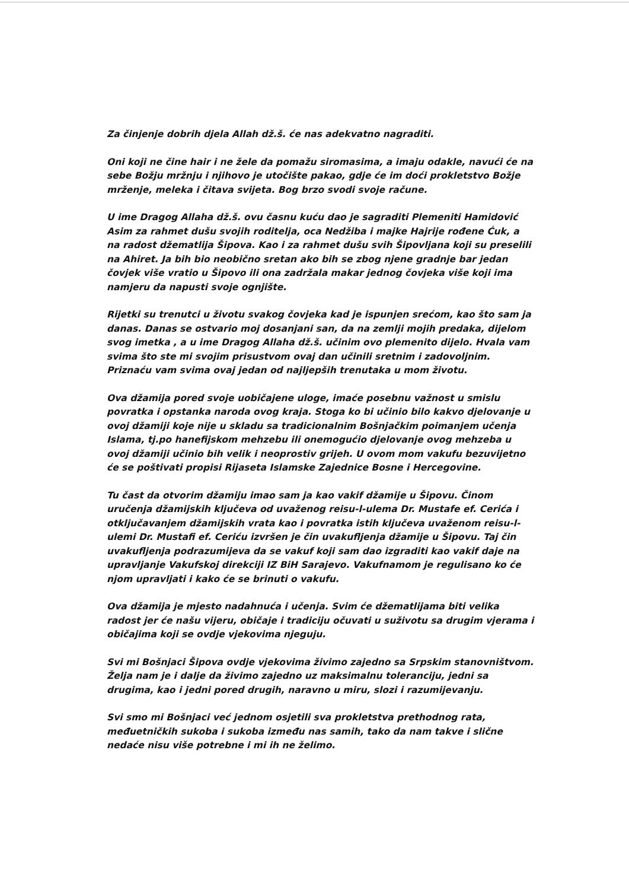Za činjenje dobrih djela Allah dž.š. će nas adekvatno nagraditi.
Oni koji ne čine hair i ne žele da pomažu siromasima, a imaju odakle, navući će na sebe Božju mržnju i njihovo je utočište pakao, gdje će im doći prokletstvo Božje mrženje, meleka i čitava svijeta. Bog brzo svodi svoje račune.
U ime Dragog Allaha dž.š. ovu časnu kuću dao je sagraditi Plemeniti Hamidović Asim za rahmet dušu svojih roditelja, oca Nedžiba i majke Hajrije rođene Ćuk, a na radost džematlija Šipova. Kao i za rahmet dušu svih Šipovljana koji su preselili na Ahiret. Ja bih bio neobično sretan ako bih se zbog njene gradnje bar jedan čovjek više vratio u Šipovo ili ona zadržala makar jednog čovjeka više koji ima namjeru da napusti svoje ognjište.
Rijetki su trenutci u životu svakog čovjeka kad je ispunjen srećom, kao što sam ja danas. Danas se ostvario moj dosanjani san, da na zemlji mojih predaka, dijelom svog imetka , a u ime Dragog Allaha dž.š. učinim ovo plemenito dijelo. Hvala vam svima što ste mi svojim prisustvom ovaj dan učinili sretnim i zadovoljnim. Priznaću vam svima ovaj jedan od najljepših trenutaka u mom životu.
Ova džamija pored svoje uobičajene uloge, imaće posebnu važnost u smislu povratka i opstanka naroda ovog kraja. Stoga ko bi učinio bilo kakvo djelovanje u ovoj džamiji koje nije u skladu sa tradicionalnim Bošnjačkim poimanjem učenja Islama, tj.po hanefijskom mehzebu ili onemogućio djelovanje ovog mehzeba u ovoj džamiji učinio bih velik i neoprostiv grijeh. U ovom mom vakufu bezuvijetno će se poštivati propisi Rijaseta Islamske Zajednice Bosne i Hercegovine.
Tu čast da otvorim džamiju imao sam ja kao vakif džamije u Šipovu. Činom uručenja džamijskih ključeva od uvaženog reisu-l-ulema Dr. Mustafe ef. Cerića i otključavanjem džamijskih vrata kao i povratka istih ključeva uvaženom reisu-l-ulemi Dr. Mustafi ef. Ceriću izvršen je čin uvakufljenja džamije u Šipovu. Taj čin uvakufljenja podrazumijeva da se vakuf koji sam dao izgraditi kao vakif daje na upravljanje Vakufskoj direkciji IZ BiH Sarajevo. Vakufnamom je regulisano ko će njom upravljati i kako će se brinuti o vakufu.
Ova džamija je mjesto nadahnuća i učenja. Svim će džematlijama biti velika radost jer će našu vijeru, običaje i tradiciju očuvati u suživotu sa drugim vjerama i običajima koji se ovdje vjekovima njeguju.
Svi mi Bošnjaci Šipova ovdje vjekovima živimo zajedno sa Srpskim stanovništvom. Želja nam je i dalje da živimo zajedno uz maksimalnu toleranciju, jedni sa drugima, kao i jedni pored drugih, naravno u miru, slozi i razumijevanju.
Svi smo mi Bošnjaci već jednom osjetili sva prokletstva prethodnog rata, međuetničkih sukoba i sukoba između nas samih, tako da nam takve i slične nedaće nisu više potrebne i mi ih ne želimo.